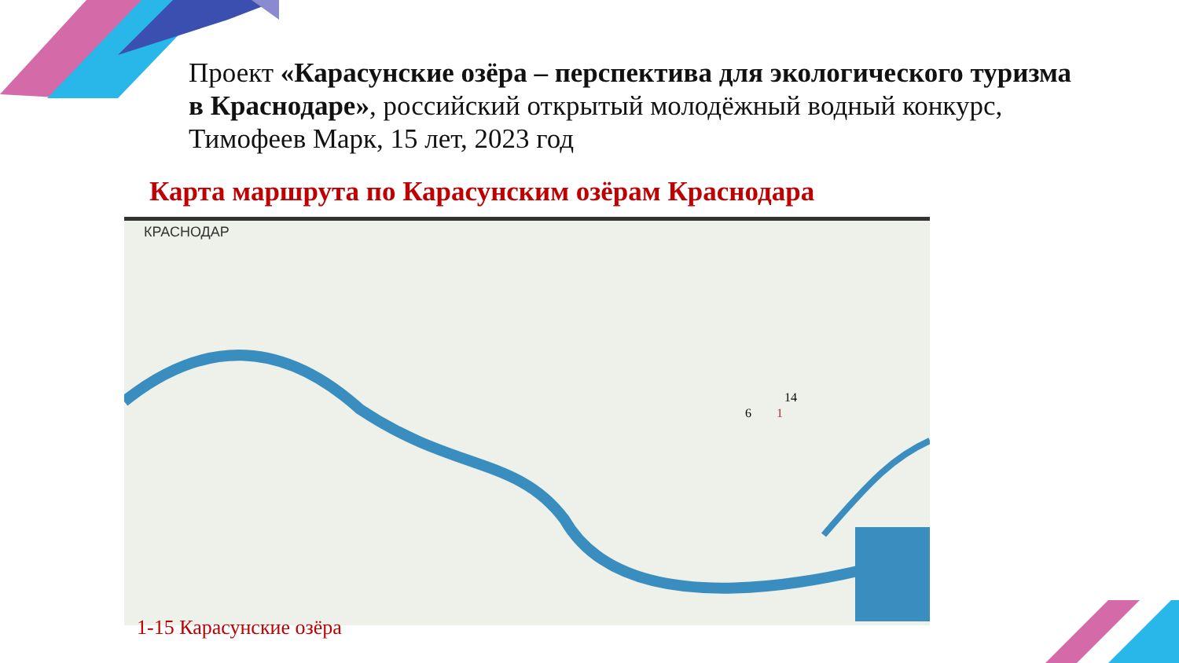Проект «Карасунские озёра – перспектива для экологического туризма в Краснодаре», российский открытый молодёжный водный конкурс, Тимофеев Марк, 15 лет, 2023 год
Карта маршрута по Карасунским озёрам Краснодара
КРАСНОДАР
1
6
14
1-15 Карасунские озёра